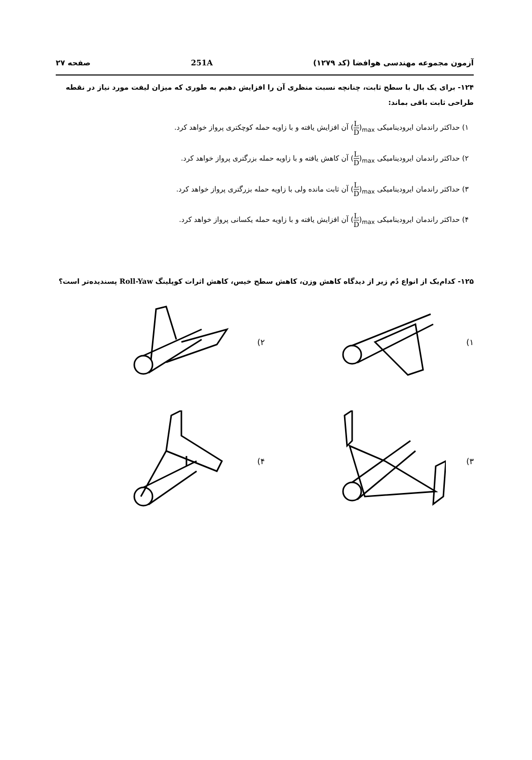صفحه ۲۷ 251A آزمون مجموعه مهندسی هوافضا (کد ۱۲۷۹)
۱۲۴- برای یک بال با سطح ثابت، چنانچه نسبت منظری آن را افزایش دهیم به طوری که میزان لیفت مورد نیاز در نقطه طراحی ثابت باقی بماند:
۱) حداکثر راندمان ایرودینامیکی (L D)<sub>max</sub> آن افزایش یافته و با زاویه حمله کوچکتری پرواز خواهد کرد.
۲) حداکثر راندمان ایرودینامیکی (L D)<sub>max</sub> آن کاهش یافته و با زاویه حمله بزرگتری پرواز خواهد کرد.
۳) حداکثر راندمان ایرودینامیکی (L D)<sub>max</sub> آن ثابت مانده ولی با زاویه حمله بزرگتری پرواز خواهد کرد.
۴) حداکثر راندمان ایرودینامیکی (L D)<sub>max</sub> آن افزایش یافته و با زاویه حمله یکسانی پرواز خواهد کرد.
۱۲۵- کدام‌یک از انواع دُم زیر از دیدگاه کاهش وزن، کاهش سطح خیس، کاهش اثرات کوپلینگ Roll-Yaw پسندیده‌تر است؟
۱)
۲)
۳)
۴)